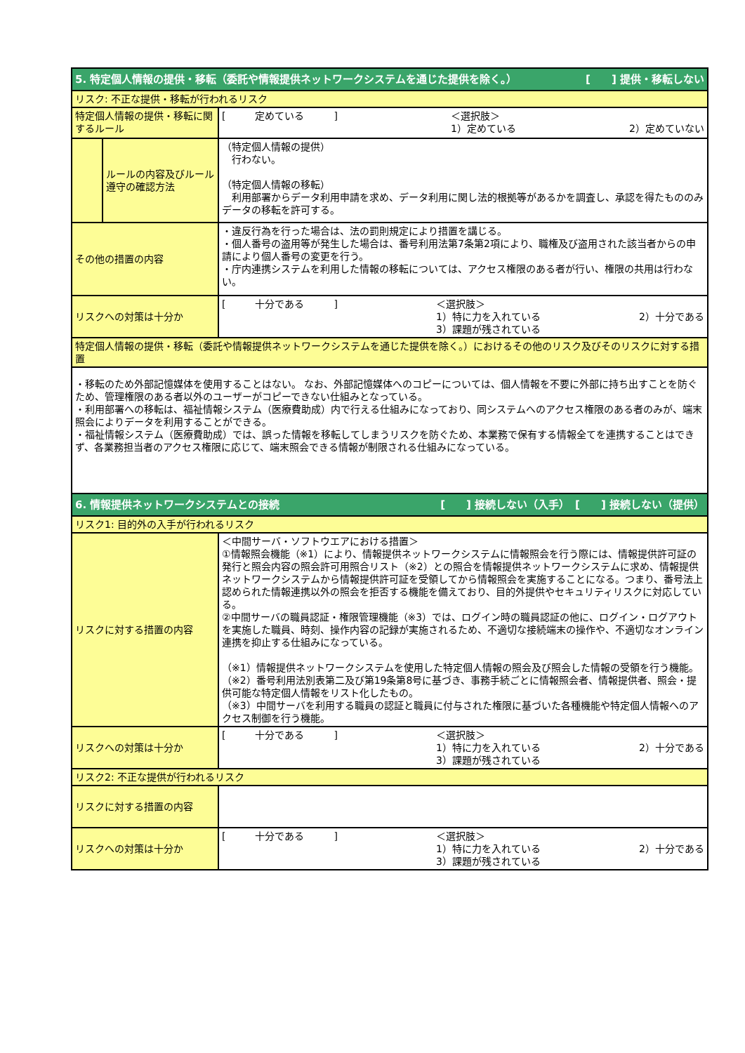| 5. 特定個人情報の提供・移転（委託や情報提供ネットワークシステムを通じた提供を除く。） [ ] 提供・移転しない | | |
| リスク: 不正な提供・移転が行われるリスク | | |
| 特定個人情報の提供・移転に関するルール | | [ 定めている ] ＜選択肢＞ 1）定めている 2）定めていない |
| | ルールの内容及びルール遵守の確認方法 | （特定個人情報の提供） 行わない。 （特定個人情報の移転） 利用部署からデータ利用申請を求め、データ利用に関し法的根拠等があるかを調査し、承認を得たもののみデータの移転を許可する。 |
| その他の措置の内容 | | ・違反行為を行った場合は、法の罰則規定により措置を講じる。 ・個人番号の盗用等が発生した場合は、番号利用法第7条第2項により、職権及び盗用された該当者からの申請により個人番号の変更を行う。 ・庁内連携システムを利用した情報の移転については、アクセス権限のある者が行い、権限の共用は行わない。 |
| リスクへの対策は十分か | | [ 十分である ] ＜選択肢＞ 1）特に力を入れている 3）課題が残されている 2）十分である |
| 特定個人情報の提供・移転（委託や情報提供ネットワークシステムを通じた提供を除く。）におけるその他のリスク及びそのリスクに対する措置 | | |
| ・移転のため外部記憶媒体を使用することはない。 なお、外部記憶媒体へのコピーについては、個人情報を不要に外部に持ち出すことを防ぐため、管理権限のある者以外のユーザーがコピーできない仕組みとなっている。 ・利用部署への移転は、福祉情報システム（医療費助成）内で行える仕組みになっており、同システムへのアクセス権限のある者のみが、端末照会によりデータを利用することができる。 ・福祉情報システム（医療費助成）では、誤った情報を移転してしまうリスクを防ぐため、本業務で保有する情報全てを連携することはできず、各業務担当者のアクセス権限に応じて、端末照会できる情報が制限される仕組みになっている。 | | |
| 6. 情報提供ネットワークシステムとの接続 [ ] 接続しない（入手） [ ] 接続しない（提供） | | |
| リスク1: 目的外の入手が行われるリスク | | |
| リスクに対する措置の内容 | | ＜中間サーバ・ソフトウエアにおける措置＞ ①情報照会機能（※1）により、情報提供ネットワークシステムに情報照会を行う際には、情報提供許可証の発行と照会内容の照会許可用照合リスト（※2）との照合を情報提供ネットワークシステムに求め、情報提供ネットワークシステムから情報提供許可証を受領してから情報照会を実施することになる。つまり、番号法上認められた情報連携以外の照会を拒否する機能を備えており、目的外提供やセキュリティリスクに対応している。 ②中間サーバの職員認証・権限管理機能（※3）では、ログイン時の職員認証の他に、ログイン・ログアウトを実施した職員、時刻、操作内容の記録が実施されるため、不適切な接続端末の操作や、不適切なオンライン連携を抑止する仕組みになっている。 （※1）情報提供ネットワークシステムを使用した特定個人情報の照会及び照会した情報の受領を行う機能。 （※2）番号利用法別表第二及び第19条第8号に基づき、事務手続ごとに情報照会者、情報提供者、照会・提供可能な特定個人情報をリスト化したもの。 （※3）中間サーバを利用する職員の認証と職員に付与された権限に基づいた各種機能や特定個人情報へのアクセス制御を行う機能。 |
| リスクへの対策は十分か | | [ 十分である ] ＜選択肢＞ 1）特に力を入れている 3）課題が残されている 2）十分である |
| リスク2: 不正な提供が行われるリスク | | |
| リスクに対する措置の内容 | | |
| リスクへの対策は十分か | | [ 十分である ] ＜選択肢＞ 1）特に力を入れている 3）課題が残されている 2）十分である |